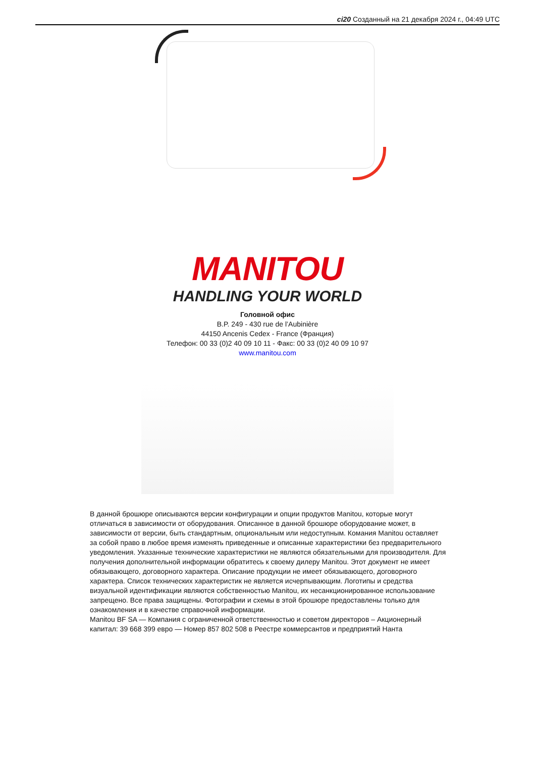ci20 Созданный на 21 декабря 2024 г., 04:49 UTC
MANITOU
HANDLING YOUR WORLD
Головной офис
B.P. 249 - 430 rue de l’Aubinière
44150 Ancenis Cedex - France (Франция)
Телефон: 00 33 (0)2 40 09 10 11 - Факс: 00 33 (0)2 40 09 10 97
www.manitou.com
В данной брошюре описываются версии конфигурации и опции продуктов Manitou, которые могут отличаться в зависимости от оборудования. Описанное в данной брошюре оборудование может, в зависимости от версии, быть стандартным, опциональным или недоступным. Комания Manitou оставляет за собой право в любое время изменять приведенные и описанные характеристики без предварительного уведомления. Указанные технические характеристики не являются обязательными для производителя. Для получения дополнительной информации обратитесь к своему дилеру Manitou. Этот документ не имеет обязывающего, договорного характера. Описание продукции не имеет обязывающего, договорного характера. Список технических характеристик не является исчерпывающим. Логотипы и средства визуальной идентификации являются собственностью Manitou, их несанкционированное использование запрещено. Все права защищены. Фотографии и схемы в этой брошюре предоставлены только для ознакомления и в качестве справочной информации.
Manitou BF SA — Компания с ограниченной ответственностью и советом директоров – Акционерный капитал: 39 668 399 евро — Номер 857 802 508 в Реестре коммерсантов и предприятий Нанта